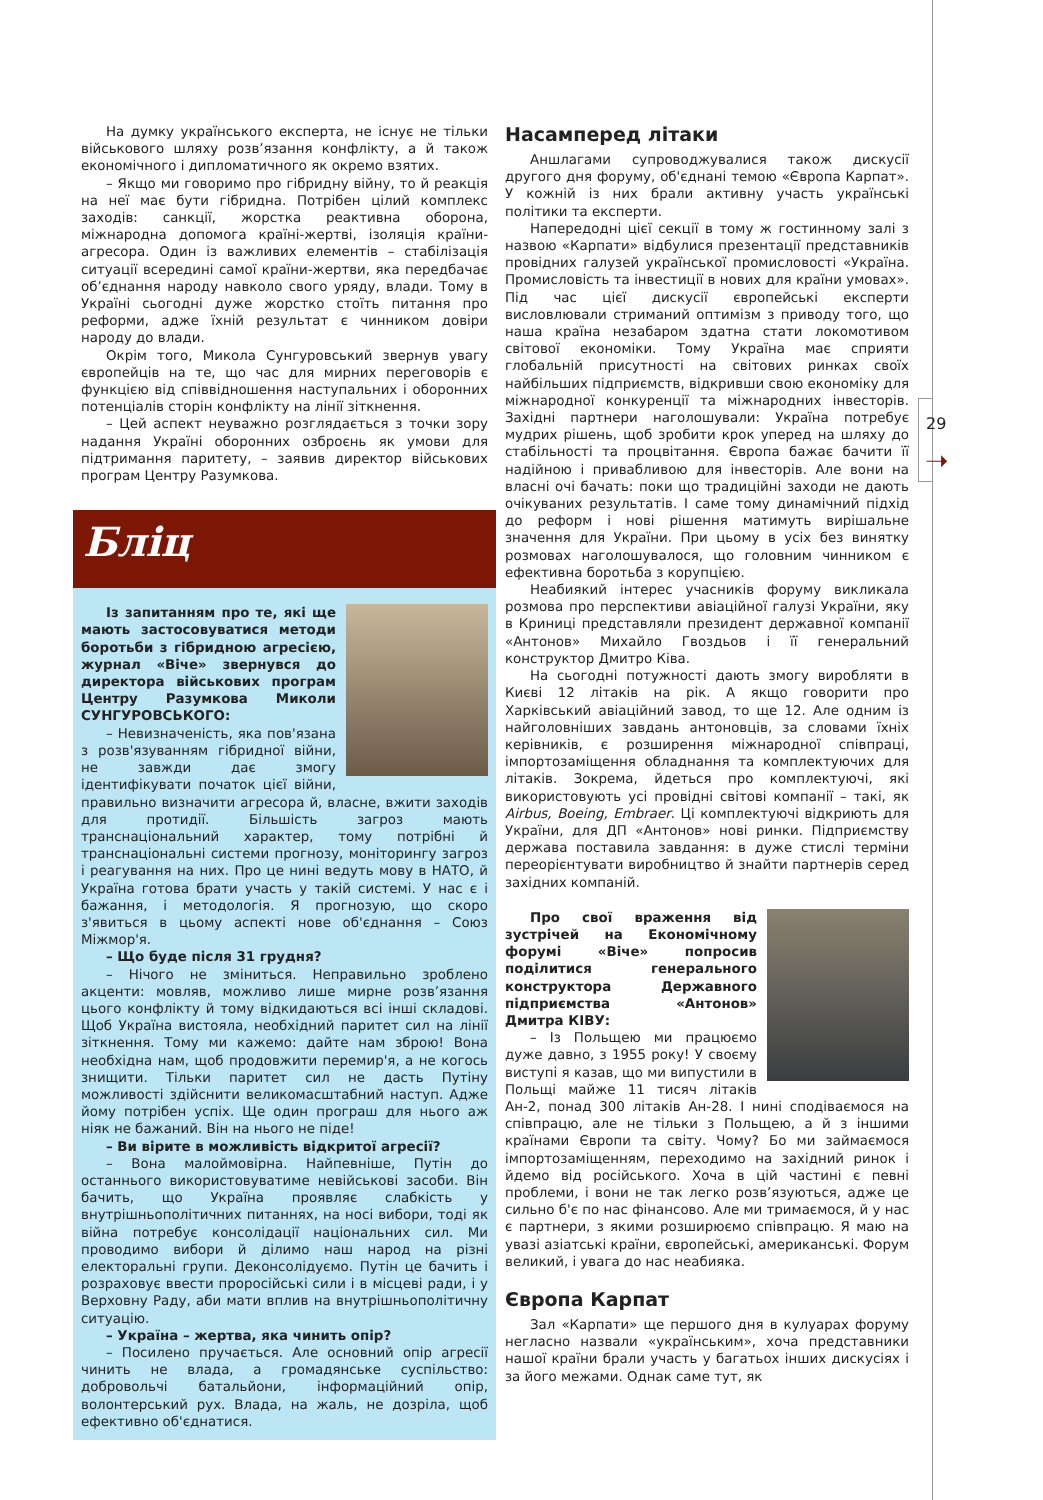29
➝
На думку українського експерта, не існує не тільки військового шляху розв’язання конфлікту, а й також економічного і дипломатичного як окремо взятих.
– Якщо ми говоримо про гібридну війну, то й реакція на неї має бути гібридна. Потрібен цілий комплекс заходів: санкції, жорстка реактивна оборона, міжнародна допомога країні-жертві, ізоляція країни-агресора. Один із важливих елементів – стабілізація ситуації всередині самої країни-жертви, яка передбачає об’єднання народу навколо свого уряду, влади. Тому в Україні сьогодні дуже жорстко стоїть питання про реформи, адже їхній результат є чинником довіри народу до влади.
Окрім того, Микола Сунгуровський звернув увагу європейців на те, що час для мирних переговорів є функцією від співвідношення наступальних і оборонних потенціалів сторін конфлікту на лінії зіткнення.
– Цей аспект неуважно розглядається з точки зору надання Україні оборонних озброєнь як умови для підтримання паритету, – заявив директор військових програм Центру Разумкова.
Бліц
Із запитанням про те, які ще мають застосовуватися методи боротьби з гібридною агресією, журнал «Віче» звернувся до директора військових програм Центру Разумкова Миколи СУНГУРОВСЬКОГО:
– Невизначеність, яка пов'язана з розв'язуванням гібридної війни, не завжди дає змогу ідентифікувати початок цієї війни, правильно визначити агресора й, власне, вжити заходів для протидії. Більшість загроз мають транснаціональний характер, тому потрібні й транснаціональні системи прогнозу, моніторингу загроз і реагування на них. Про це нині ведуть мову в НАТО, й Україна готова брати участь у такій системі. У нас є і бажання, і методологія. Я прогнозую, що скоро з'явиться в цьому аспекті нове об'єднання – Союз Міжмор'я.
– Що буде після 31 грудня?
– Нічого не зміниться. Неправильно зроблено акценти: мовляв, можливо лише мирне розв’язання цього конфлікту й тому відкидаються всі інші складові. Щоб Україна вистояла, необхідний паритет сил на лінії зіткнення. Тому ми кажемо: дайте нам зброю! Вона необхідна нам, щоб продовжити перемир'я, а не когось знищити. Тільки паритет сил не дасть Путіну можливості здійснити великомасштабний наступ. Адже йому потрібен успіх. Ще один програш для нього аж ніяк не бажаний. Він на нього не піде!
– Ви вірите в можливість відкритої агресії?
– Вона малоймовірна. Найпевніше, Путін до останнього використовуватиме невійськові засоби. Він бачить, що Україна проявляє слабкість у внутрішньополітичних питаннях, на носі вибори, тоді як війна потребує консолідації національних сил. Ми проводимо вибори й ділимо наш народ на різні електоральні групи. Деконсолідуємо. Путін це бачить і розраховує ввести проросійські сили і в місцеві ради, і у Верховну Раду, аби мати вплив на внутрішньополітичну ситуацію.
– Україна – жертва, яка чинить опір?
– Посилено пручається. Але основний опір агресії чинить не влада, а громадянське суспільство: добровольчі батальйони, інформаційний опір, волонтерський рух. Влада, на жаль, не дозріла, щоб ефективно об'єднатися.
Насамперед літаки
Аншлагами супроводжувалися також дискусії другого дня форуму, об'єднані темою «Європа Карпат». У кожній із них брали активну участь українські політики та експерти.
Напередодні цієї секції в тому ж гостинному залі з назвою «Карпати» відбулися презентації представників провідних галузей української промисловості «Україна. Промисловість та інвестиції в нових для країни умовах». Під час цієї дискусії європейські експерти висловлювали стриманий оптимізм з приводу того, що наша країна незабаром здатна стати локомотивом світової економіки. Тому Україна має сприяти глобальній присутності на світових ринках своїх найбільших підприємств, відкривши свою економіку для міжнародної конкуренції та міжнародних інвесторів. Західні партнери наголошували: Україна потребує мудрих рішень, щоб зробити крок уперед на шляху до стабільності та процвітання. Європа бажає бачити її надійною і привабливою для інвесторів. Але вони на власні очі бачать: поки що традиційні заходи не дають очікуваних результатів. І саме тому динамічний підхід до реформ і нові рішення матимуть вирішальне значення для України. При цьому в усіх без винятку розмовах наголошувалося, що головним чинником є ефективна боротьба з корупцією.
Неабиякий інтерес учасників форуму викликала розмова про перспективи авіаційної галузі України, яку в Криниці представляли президент державної компанії «Антонов» Михайло Гвоздьов і її генеральний конструктор Дмитро Ківа.
На сьогодні потужності дають змогу виробляти в Києві 12 літаків на рік. А якщо говорити про Харківський авіаційний завод, то ще 12. Але одним із найголовніших завдань антоновців, за словами їхніх керівників, є розширення міжнародної співпраці, імпортозаміщення обладнання та комплектуючих для літаків. Зокрема, йдеться про комплектуючі, які використовують усі провідні світові компанії – такі, як Airbus, Boeing, Embraer. Ці комплектуючі відкриють для України, для ДП «Антонов» нові ринки. Підприємству держава поставила завдання: в дуже стислі терміни переорієнтувати виробництво й знайти партнерів серед західних компаній.
Про свої враження від зустрічей на Економічному форумі «Віче» попросив поділитися генерального конструктора Державного підприємства «Антонов» Дмитра КІВУ:
– Із Польщею ми працюємо дуже давно, з 1955 року! У своєму виступі я казав, що ми випустили в Польщі майже 11 тисяч літаків Ан-2, понад 300 літаків Ан-28. І нині сподіваємося на співпрацю, але не тільки з Польщею, а й з іншими країнами Європи та світу. Чому? Бо ми займаємося імпортозаміщенням, переходимо на західний ринок і йдемо від російського. Хоча в цій частині є певні проблеми, і вони не так легко розв’язуються, адже це сильно б'є по нас фінансово. Але ми тримаємося, й у нас є партнери, з якими розширюємо співпрацю. Я маю на увазі азіатські країни, європейські, американські. Форум великий, і увага до нас неабияка.
Європа Карпат
Зал «Карпати» ще першого дня в кулуарах форуму негласно назвали «українським», хоча представники нашої країни брали участь у багатьох інших дискусіях і за його межами. Однак саме тут, як